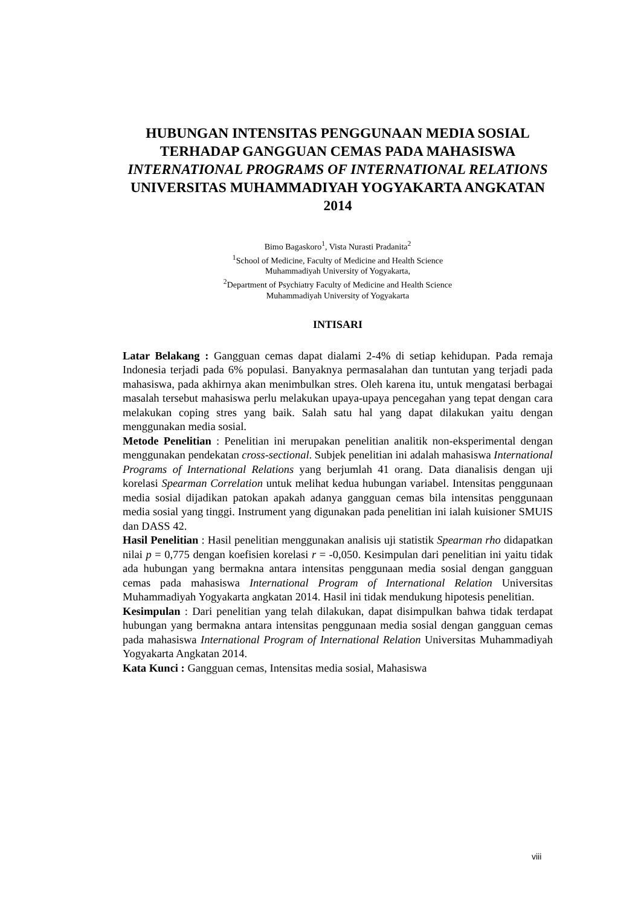HUBUNGAN INTENSITAS PENGGUNAAN MEDIA SOSIAL TERHADAP GANGGUAN CEMAS PADA MAHASISWA INTERNATIONAL PROGRAMS OF INTERNATIONAL RELATIONS UNIVERSITAS MUHAMMADIYAH YOGYAKARTA ANGKATAN 2014
Bimo Bagaskoro<sup>1</sup>, Vista Nurasti Pradanita<sup>2</sup>
<sup>1</sup> School of Medicine, Faculty of Medicine and Health Science
Muhammadiyah University of Yogyakarta,
<sup>2</sup> Department of Psychiatry Faculty of Medicine and Health Science
Muhammadiyah University of Yogyakarta
INTISARI
Latar Belakang : Gangguan cemas dapat dialami 2-4% di setiap kehidupan. Pada remaja Indonesia terjadi pada 6% populasi. Banyaknya permasalahan dan tuntutan yang terjadi pada mahasiswa, pada akhirnya akan menimbulkan stres. Oleh karena itu, untuk mengatasi berbagai masalah tersebut mahasiswa perlu melakukan upaya-upaya pencegahan yang tepat dengan cara melakukan coping stres yang baik. Salah satu hal yang dapat dilakukan yaitu dengan menggunakan media sosial.
Metode Penelitian : Penelitian ini merupakan penelitian analitik non-eksperimental dengan menggunakan pendekatan cross-sectional. Subjek penelitian ini adalah mahasiswa International Programs of International Relations yang berjumlah 41 orang. Data dianalisis dengan uji korelasi Spearman Correlation untuk melihat kedua hubungan variabel. Intensitas penggunaan media sosial dijadikan patokan apakah adanya gangguan cemas bila intensitas penggunaan media sosial yang tinggi. Instrument yang digunakan pada penelitian ini ialah kuisioner SMUIS dan DASS 42.
Hasil Penelitian : Hasil penelitian menggunakan analisis uji statistik Spearman rho didapatkan nilai p = 0,775 dengan koefisien korelasi r = -0,050. Kesimpulan dari penelitian ini yaitu tidak ada hubungan yang bermakna antara intensitas penggunaan media sosial dengan gangguan cemas pada mahasiswa International Program of International Relation Universitas Muhammadiyah Yogyakarta angkatan 2014. Hasil ini tidak mendukung hipotesis penelitian.
Kesimpulan : Dari penelitian yang telah dilakukan, dapat disimpulkan bahwa tidak terdapat hubungan yang bermakna antara intensitas penggunaan media sosial dengan gangguan cemas pada mahasiswa International Program of International Relation Universitas Muhammadiyah Yogyakarta Angkatan 2014.
Kata Kunci : Gangguan cemas, Intensitas media sosial, Mahasiswa
viii